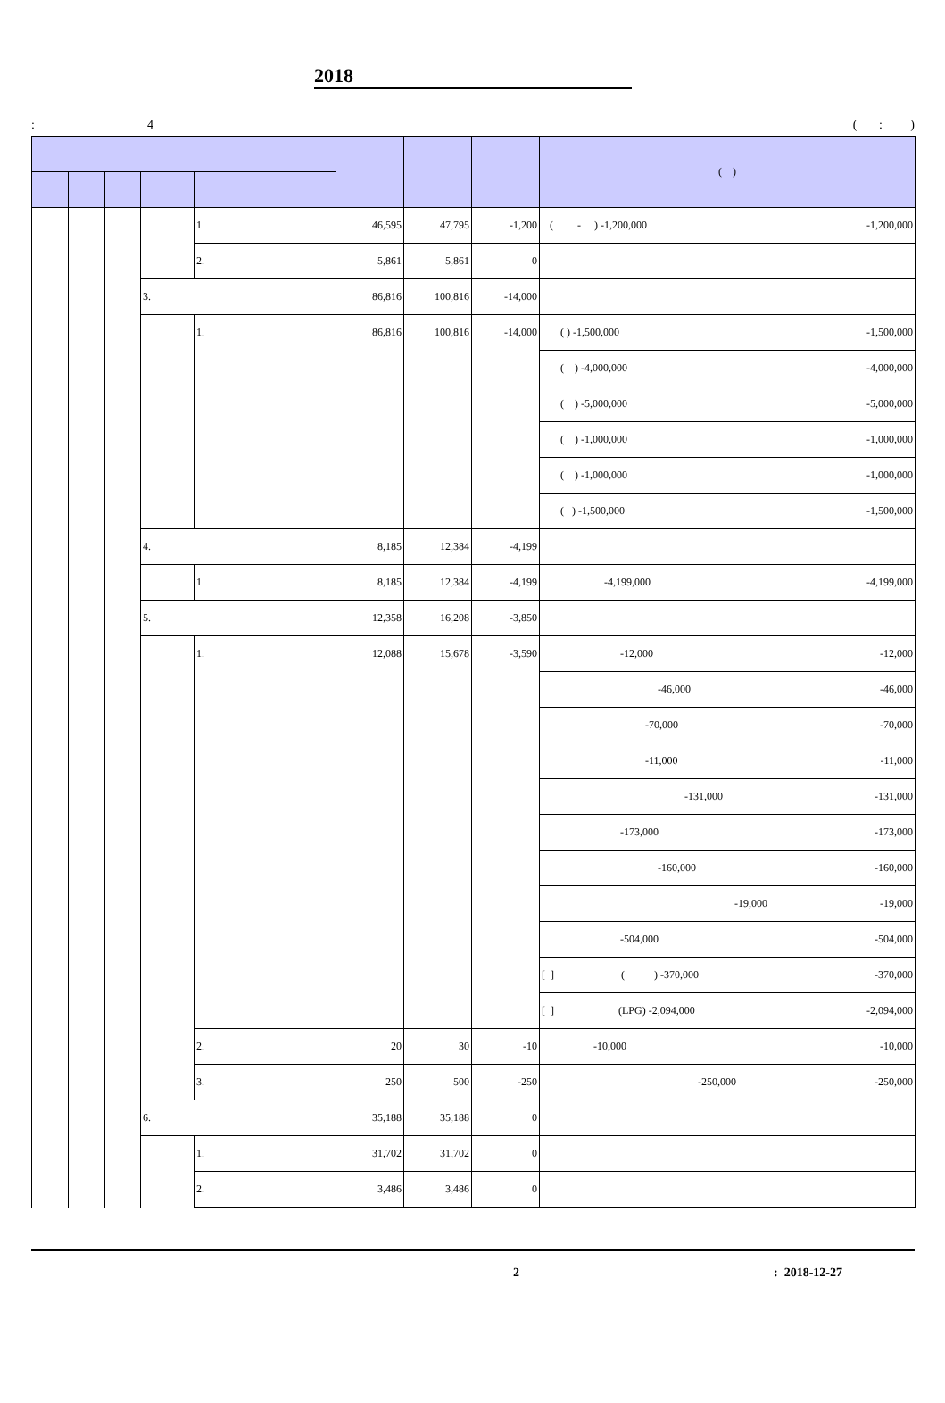2018
: 4 ( : )
| | | | | | | | | ( ) |
| --- | --- | --- | --- | --- | --- | --- | --- | --- |
| | | | | 1. | 46,595 | 47,795 | -1,200 | ( - ) -1,200,000 -1,200,000 |
| | | | | 2. | 5,861 | 5,861 | 0 | |
| | | | 3. | | 86,816 | 100,816 | -14,000 | |
| | | | | 1. | 86,816 | 100,816 | -14,000 | ( ) -1,500,000 -1,500,000 |
| | | | | | | | | ( ) -4,000,000 -4,000,000 |
| | | | | | | | | ( ) -5,000,000 -5,000,000 |
| | | | | | | | | ( ) -1,000,000 -1,000,000 |
| | | | | | | | | ( ) -1,000,000 -1,000,000 |
| | | | | | | | | ( ) -1,500,000 -1,500,000 |
| | | | 4. | | 8,185 | 12,384 | -4,199 | |
| | | | | 1. | 8,185 | 12,384 | -4,199 | -4,199,000 -4,199,000 |
| | | | 5. | | 12,358 | 16,208 | -3,850 | |
| | | | | 1. | 12,088 | 15,678 | -3,590 | -12,000 -12,000 |
| | | | | | | | | -46,000 -46,000 |
| | | | | | | | | -70,000 -70,000 |
| | | | | | | | | -11,000 -11,000 |
| | | | | | | | | -131,000 -131,000 |
| | | | | | | | | -173,000 -173,000 |
| | | | | | | | | -160,000 -160,000 |
| | | | | | | | | -19,000 -19,000 |
| | | | | | | | | -504,000 -504,000 |
| | | | | | | | | [ ] ( ) -370,000 -370,000 |
| | | | | | | | | [ ] (LPG) -2,094,000 -2,094,000 |
| | | | | 2. | 20 | 30 | -10 | -10,000 -10,000 |
| | | | | 3. | 250 | 500 | -250 | -250,000 -250,000 |
| | | | 6. | | 35,188 | 35,188 | 0 | |
| | | | | 1. | 31,702 | 31,702 | 0 | |
| | | | | 2. | 3,486 | 3,486 | 0 | |
2: 2018-12-27